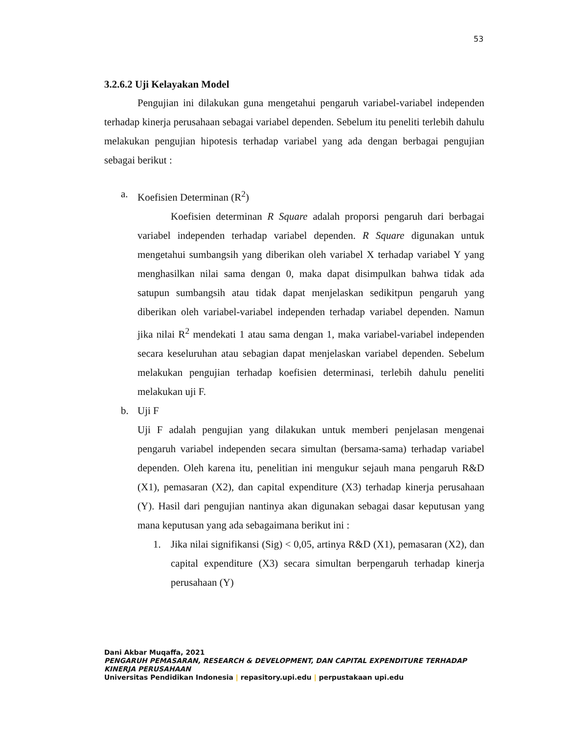53
3.2.6.2 Uji Kelayakan Model
Pengujian ini dilakukan guna mengetahui pengaruh variabel-variabel independen terhadap kinerja perusahaan sebagai variabel dependen. Sebelum itu peneliti terlebih dahulu melakukan pengujian hipotesis terhadap variabel yang ada dengan berbagai pengujian sebagai berikut :
a. Koefisien Determinan (R<sup>2</sup>)
Koefisien determinan R Square adalah proporsi pengaruh dari berbagai variabel independen terhadap variabel dependen. R Square digunakan untuk mengetahui sumbangsih yang diberikan oleh variabel X terhadap variabel Y yang menghasilkan nilai sama dengan 0, maka dapat disimpulkan bahwa tidak ada satupun sumbangsih atau tidak dapat menjelaskan sedikitpun pengaruh yang diberikan oleh variabel-variabel independen terhadap variabel dependen. Namun jika nilai R<sup>2</sup> mendekati 1 atau sama dengan 1, maka variabel-variabel independen secara keseluruhan atau sebagian dapat menjelaskan variabel dependen. Sebelum melakukan pengujian terhadap koefisien determinasi, terlebih dahulu peneliti melakukan uji F.
b. Uji F
Uji F adalah pengujian yang dilakukan untuk memberi penjelasan mengenai pengaruh variabel independen secara simultan (bersama-sama) terhadap variabel dependen. Oleh karena itu, penelitian ini mengukur sejauh mana pengaruh R&D (X1), pemasaran (X2), dan capital expenditure (X3) terhadap kinerja perusahaan (Y). Hasil dari pengujian nantinya akan digunakan sebagai dasar keputusan yang mana keputusan yang ada sebagaimana berikut ini :
1. Jika nilai signifikansi (Sig) < 0,05, artinya R&D (X1), pemasaran (X2), dan capital expenditure (X3) secara simultan berpengaruh terhadap kinerja perusahaan (Y)
Dani Akbar Muqaffa, 2021
PENGARUH PEMASARAN, RESEARCH & DEVELOPMENT, DAN CAPITAL EXPENDITURE TERHADAP
KINERJA PERUSAHAAN
Universitas Pendidikan Indonesia | repasitory.upi.edu | perpustakaan upi.edu